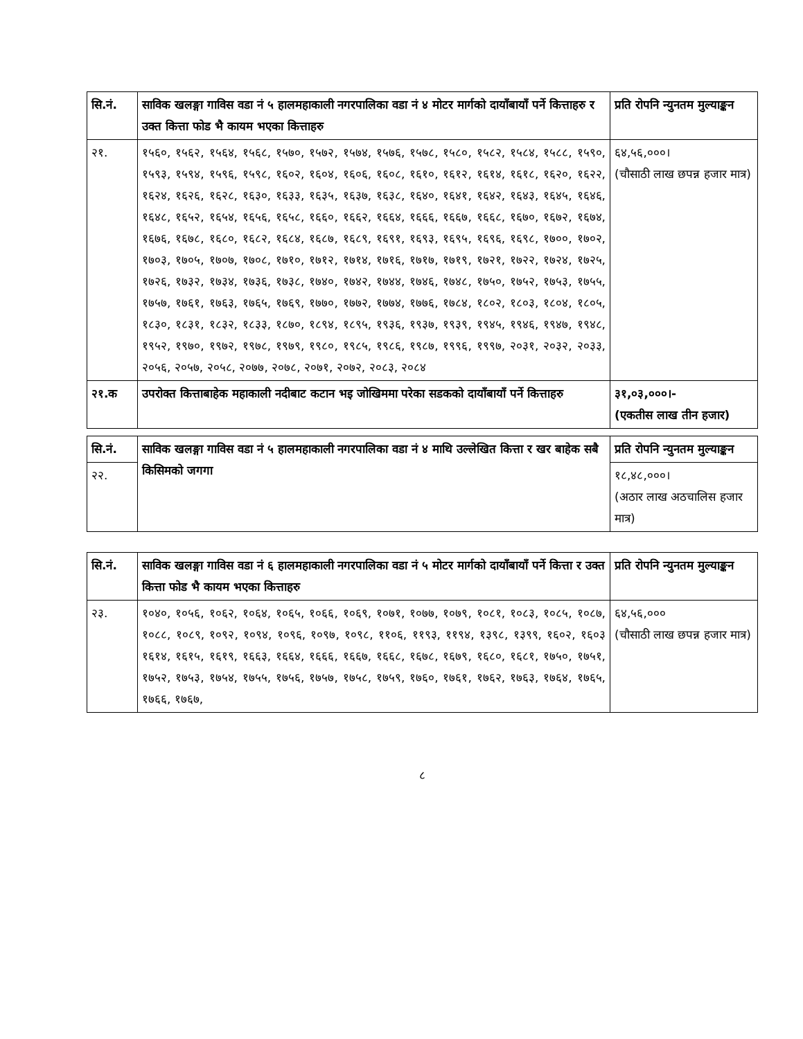| सि.नं. | साविक खलङ्गा गाविस वडा नं ५ हालमहाकाली नगरपालिका वडा नं ४ मोटर मार्गको दायाँबायाँ पर्ने कित्ताहरु र उक्त कित्ता फोड भै कायम भएका कित्ताहरु | प्रति रोपनि न्युनतम मुल्याङ्कन |
| --- | --- | --- |
| २१. | १५६०, १५६२, १५६४, १५६८, १५७०, १५७२, १५७४, १५७६, १५७८, १५८०, १५८२, १५८४, १५८८, १५९०, १५९३, १५९४, १५९६, १५९८, १६०२, १६०४, १६०६, १६०८, १६१०, १६१२, १६१४, १६१८, १६२०, १६२२, १६२४, १६२६, १६२८, १६३०, १६३३, १६३५, १६३७, १६३८, १६४०, १६४१, १६४२, १६४३, १६४५, १६४६, १६४८, १६५२, १६५४, १६५६, १६५८, १६६०, १६६२, १६६४, १६६६, १६६७, १६६८, १६७०, १६७२, १६७४, १६७६, १६७८, १६८०, १६८२, १६८४, १६८७, १६८९, १६९१, १६९३, १६९५, १६९६, १६९८, १७००, १७०२, १७०३, १७०५, १७०७, १७०८, १७१०, १७१२, १७१४, १७१६, १७१७, १७१९, १७२१, १७२२, १७२४, १७२५, १७२६, १७३२, १७३४, १७३६, १७३८, १७४०, १७४२, १७४४, १७४६, १७४८, १७५०, १७५२, १७५३, १७५५, १७५७, १७६१, १७६३, १७६५, १७६९, १७७०, १७७२, १७७४, १७७६, १७८४, १८०२, १८०३, १८०४, १८०५, १८३०, १८३१, १८३२, १८३३, १८७०, १८९४, १८९५, १९३६, १९३७, १९३९, १९४५, १९४६, १९४७, १९४८, १९५२, १९७०, १९७२, १९७८, १९७९, १९८०, १९८५, १९८६, १९८७, १९९६, १९९७, २०३१, २०३२, २०३३, २०५६, २०५७, २०५८, २०७७, २०७८, २०७१, २०७२, २०८३, २०८४ | ६४,५६,०००। (चौसाठी लाख छपन्न हजार मात्र) |
| २१.क | उपरोक्त कित्ताबाहेक महाकाली नदीबाट कटान भइ जोखिममा परेका सडकको दायाँबायाँ पर्ने कित्ताहरु | ३१,०३,०००।- (एकतीस लाख तीन हजार) |
| सि.नं. | साविक खलङ्गा गाविस वडा नं ५ हालमहाकाली नगरपालिका वडा नं ४ माथि उल्लेखित कित्ता र खर बाहेक सबै किसिमको जगगा | प्रति रोपनि न्युनतम मुल्याङ्कन |
| --- | --- | --- |
| २२. | | १८,४८,०००। (अठार लाख अठचालिस हजार मात्र) |
| सि.नं. | साविक खलङ्गा गाविस वडा नं ६ हालमहाकाली नगरपालिका वडा नं ५ मोटर मार्गको दायाँबायाँ पर्ने कित्ता र उक्त कित्ता फोड भै कायम भएका कित्ताहरु | प्रति रोपनि न्युनतम मुल्याङ्कन |
| --- | --- | --- |
| २३. | १०४०, १०५६, १०६२, १०६४, १०६५, १०६६, १०६९, १०७१, १०७७, १०७९, १०८१, १०८३, १०८५, १०८७, १०८८, १०८९, १०९२, १०९४, १०९६, १०९७, १०९८, ११०६, ११९३, ११९४, १३९८, १३९९, १६०२, १६०३ १६१४, १६१५, १६१९, १६६३, १६६४, १६६६, १६६७, १६६८, १६७८, १६७९, १६८०, १६८१, १७५०, १७५१, १७५२, १७५३, १७५४, १७५५, १७५६, १७५७, १७५८, १७५९, १७६०, १७६१, १७६२, १७६३, १७६४, १७६५, १७६६, १७६७, | ६४,५६,००० (चौसाठी लाख छपन्न हजार मात्र) |
८